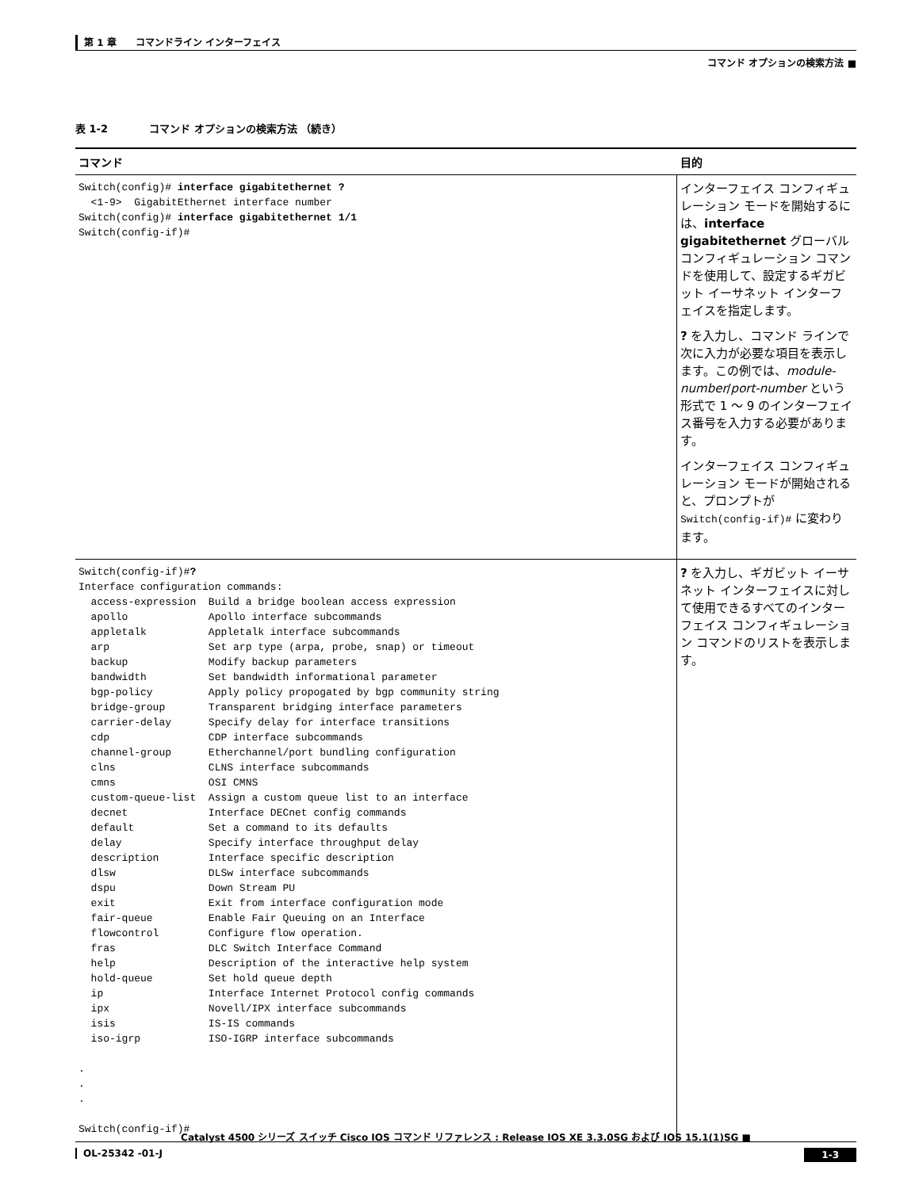第 1 章　　コマンドライン インターフェイス
コマンド オプションの検索方法 ■
表 1-2　　　　コマンド オプションの検索方法 （続き）
| コマンド | 目的 |
| --- | --- |
| Switch(config)# interface gigabitethernet ? <1-9> GigabitEthernet interface number Switch(config)# interface gigabitethernet 1/1 Switch(config-if)# | インターフェイス コンフィギュレーション モードを開始するには、 interface gigabitethernet グローバル コンフィギュレーション コマンドを使用して、設定するギガビット イーサネット インターフェイスを指定します。 ? を入力し、コマンド ラインで次に入力が必要な項目を表示します。この例では、 module-number / port-number という形式で 1 ～ 9 のインターフェイス番号を入力する必要があります。 インターフェイス コンフィギュレーション モードが開始されると、プロンプトが Switch(config-if)# に変わります。 |
| Switch(config-if)# ? Interface configuration commands: access-expression Build a bridge boolean access expression apollo Apollo interface subcommands appletalk Appletalk interface subcommands arp Set arp type (arpa, probe, snap) or timeout backup Modify backup parameters bandwidth Set bandwidth informational parameter bgp-policy Apply policy propogated by bgp community string bridge-group Transparent bridging interface parameters carrier-delay Specify delay for interface transitions cdp CDP interface subcommands channel-group Etherchannel/port bundling configuration clns CLNS interface subcommands cmns OSI CMNS custom-queue-list Assign a custom queue list to an interface decnet Interface DECnet config commands default Set a command to its defaults delay Specify interface throughput delay description Interface specific description dlsw DLSw interface subcommands dspu Down Stream PU exit Exit from interface configuration mode fair-queue Enable Fair Queuing on an Interface flowcontrol Configure flow operation. fras DLC Switch Interface Command help Description of the interactive help system hold-queue Set hold queue depth ip Interface Internet Protocol config commands ipx Novell/IPX interface subcommands isis IS-IS commands iso-igrp ISO-IGRP interface subcommands . . . Switch(config-if)# | ? を入力し、ギガビット イーサネット インターフェイスに対して使用できるすべてのインターフェイス コンフィギュレーション コマンドのリストを表示します。 |
Catalyst 4500 シリーズ スイッチ Cisco IOS コマンド リファレンス : Release IOS XE 3.3.0SG および IOS 15.1(1)SG ■
OL-25342 -01-J 1-3